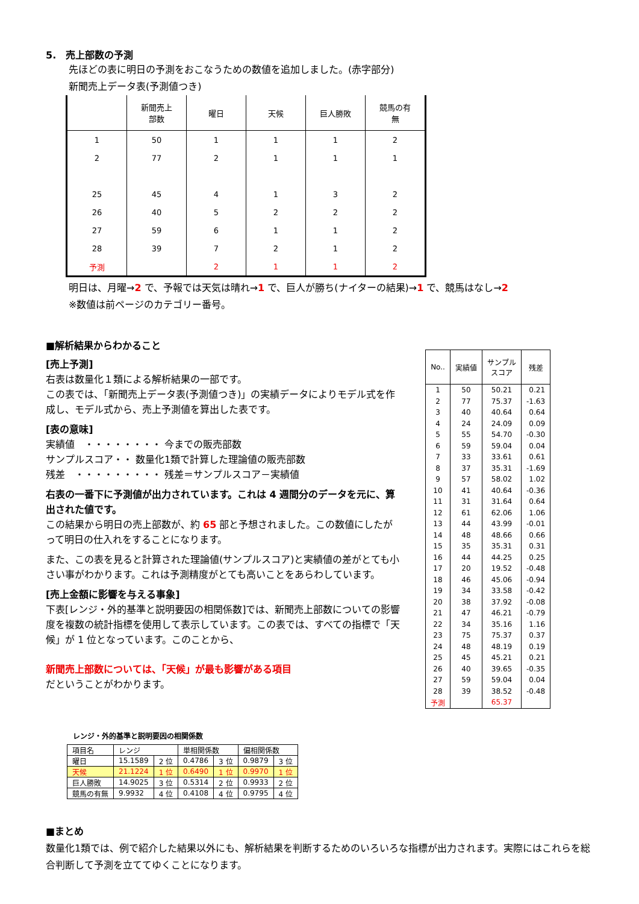5.　売上部数の予測
先ほどの表に明日の予測をおこなうための数値を追加しました。(赤字部分)
新聞売上データ表(予測値つき)
| | 新聞売上 部数 | 曜日 | 天候 | 巨人勝敗 | 競馬の有 無 |
| --- | --- | --- | --- | --- | --- |
| 1 | 50 | 1 | 1 | 1 | 2 |
| 2 | 77 | 2 | 1 | 1 | 1 |
| 25 | 45 | 4 | 1 | 3 | 2 |
| 26 | 40 | 5 | 2 | 2 | 2 |
| 27 | 59 | 6 | 1 | 1 | 2 |
| 28 | 39 | 7 | 2 | 1 | 2 |
| 予測 | | 2 | 1 | 1 | 2 |
明日は、月曜→2 で、予報では天気は晴れ→1 で、巨人が勝ち(ナイターの結果)→1 で、競馬はなし→2
※数値は前ページのカテゴリー番号。
■解析結果からわかること
[売上予測]
右表は数量化１類による解析結果の一部です。
この表では、「新聞売上データ表(予測値つき)」の実績データによりモデル式を作成し、モデル式から、売上予測値を算出した表です。
[表の意味]
実績値　・・・・・・・・ 今までの販売部数
サンプルスコア・・ 数量化1類で計算した理論値の販売部数
残差　・・・・・・・・・ 残差＝サンプルスコア－実績値
右表の一番下に予測値が出力されています。これは 4 週間分のデータを元に、算出された値です。
この結果から明日の売上部数が、約 65 部と予想されました。この数値にしたがって明日の仕入れをすることになります。
また、この表を見ると計算された理論値(サンプルスコア)と実績値の差がとても小さい事がわかります。これは予測精度がとても高いことをあらわしています。
[売上金額に影響を与える事象]
下表[レンジ・外的基準と説明要因の相関係数]では、新聞売上部数についての影響度を複数の統計指標を使用して表示しています。この表では、すべての指標で「天候」が 1 位となっています。このことから、
新聞売上部数については、「天候」が最も影響がある項目
だということがわかります。
| No.. | 実績値 | サンプル スコア | 残差 |
| --- | --- | --- | --- |
| 1 | 50 | 50.21 | 0.21 |
| 2 | 77 | 75.37 | -1.63 |
| 3 | 40 | 40.64 | 0.64 |
| 4 | 24 | 24.09 | 0.09 |
| 5 | 55 | 54.70 | -0.30 |
| 6 | 59 | 59.04 | 0.04 |
| 7 | 33 | 33.61 | 0.61 |
| 8 | 37 | 35.31 | -1.69 |
| 9 | 57 | 58.02 | 1.02 |
| 10 | 41 | 40.64 | -0.36 |
| 11 | 31 | 31.64 | 0.64 |
| 12 | 61 | 62.06 | 1.06 |
| 13 | 44 | 43.99 | -0.01 |
| 14 | 48 | 48.66 | 0.66 |
| 15 | 35 | 35.31 | 0.31 |
| 16 | 44 | 44.25 | 0.25 |
| 17 | 20 | 19.52 | -0.48 |
| 18 | 46 | 45.06 | -0.94 |
| 19 | 34 | 33.58 | -0.42 |
| 20 | 38 | 37.92 | -0.08 |
| 21 | 47 | 46.21 | -0.79 |
| 22 | 34 | 35.16 | 1.16 |
| 23 | 75 | 75.37 | 0.37 |
| 24 | 48 | 48.19 | 0.19 |
| 25 | 45 | 45.21 | 0.21 |
| 26 | 40 | 39.65 | -0.35 |
| 27 | 59 | 59.04 | 0.04 |
| 28 | 39 | 38.52 | -0.48 |
| 予測 | | 65.37 | |
レンジ・外的基準と説明要因の相関係数
| 項目名 | レンジ | | 単相関係数 | | 偏相関係数 | |
| --- | --- | --- | --- | --- | --- | --- |
| 曜日 | 15.1589 | 2 位 | 0.4786 | 3 位 | 0.9879 | 3 位 |
| 天候 | 21.1224 | 1 位 | 0.6490 | 1 位 | 0.9970 | 1 位 |
| 巨人勝敗 | 14.9025 | 3 位 | 0.5314 | 2 位 | 0.9933 | 2 位 |
| 競馬の有無 | 9.9932 | 4 位 | 0.4108 | 4 位 | 0.9795 | 4 位 |
■まとめ
数量化1類では、例で紹介した結果以外にも、解析結果を判断するためのいろいろな指標が出力されます。実際にはこれらを総合判断して予測を立ててゆくことになります。